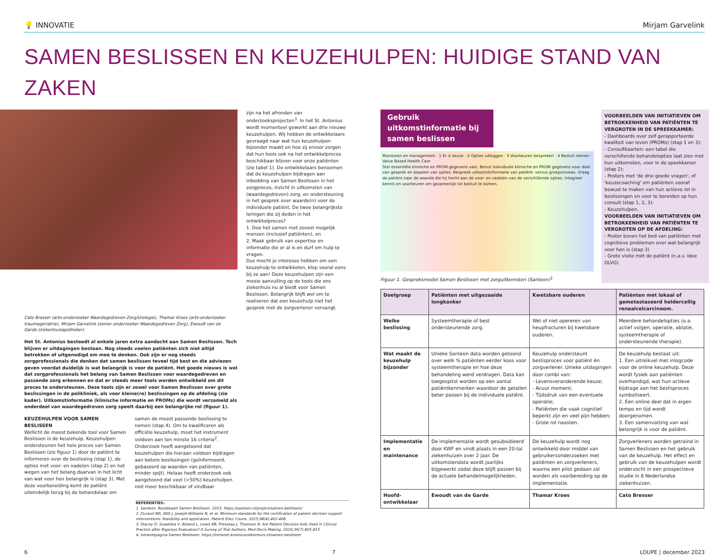💡 INNOVATIE Mirjam Garvelink
SAMEN BESLISSEN EN KEUZEHULPEN: HUIDIGE STAND VAN ZAKEN
zijn na het afronden van onderzoeksprojecten<sup>3</sup>. In het St. Antonius wordt momenteel gewerkt aan drie nieuwe keuzehulpen. Wij hebben de ontwikkelaars gevraagd naar wat hun keuzehulpen bijzonder maakt en hoe zij ervoor zorgen dat hun tools ook na het ontwikkelproces beschikbaar blijven voor onze patiënten (zie tabel 1). De ontwikkelaars benoemen dat de keuzehulpen bijdragen aan inbedding van Samen Beslissen in het zorgproces, inzicht in uitkomsten van (waardegedreven) zorg, en ondersteuning in het gesprek over waarde(n) voor de individuele patiënt. De twee belangrijkste leringen die zij deden in het ontwikkelproces?
1. Doe het samen met zoveel mogelijk mensen (inclusief patiënten), en
2. Maak gebruik van expertise en informatie die er al is en durf om hulp te vragen.
Dus mocht je interesse hebben om een keuzehulp te ontwikkelen, klop vooral eens bij ze aan! Deze keuzehulpen zijn een mooie aanvulling op de tools die ons ziekenhuis nu al biedt voor Samen Beslissen. Belangrijk blijft wel om te realiseren dat een keuzehulp niet het gesprek met de zorgverlener vervangt.
Cato Bresser (arts-onderzoeker Waardegedreven Zorg/Urologie), Thamar Kroes (arts-onderzoeker traumageriatrie), Mirjam Garvelink (senior onderzoeker Waardegedreven Zorg), Ewoudt van de Garde (ziekenhuisapotheker).
Het St. Antonius besteedt al enkele jaren extra aandacht aan Samen Beslissen. Toch blijven er uitdagingen bestaan. Nog steeds voelen patiënten zich niet altijd betrokken of uitgenodigd om mee te denken. Ook zijn er nog steeds zorgprofessionals die denken dat samen beslissen teveel tijd kost en die adviezen geven voordat duidelijk is wat belangrijk is voor de patiënt. Het goede nieuws is wel dat zorgprofessionals het belang van Samen Beslissen voor waardegedreven en passende zorg erkennen en dat er steeds meer tools worden ontwikkeld om dit proces te ondersteunen. Deze tools zijn er zowel voor Samen Beslissen over grote beslissingen in de polikliniek, als voor kleine(re) beslissingen op de afdeling (zie kader). Uitkomstinformatie (klinische informatie en PROMs) die wordt verzameld als onderdeel van waardegedreven zorg speelt daarbij een belangrijke rol (figuur 1).
KEUZEHULPEN VOOR SAMEN BESLISSEN
Wellicht de meest bekende tool voor Samen Beslissen is de keuzehulp. Keuzehulpen ondersteunen het hele proces van Samen Beslissen (zie figuur 1) door de patiënt te informeren over de beslissing (stap 1), de opties met voor- en nadelen (stap 2) en het wegen van het belang daarvan in het licht van wat voor hen belangrijk is (stap 3). Met deze voorbereiding komt de patiënt uiteindelijk terug bij de behandelaar om samen de meest passende beslissing te nemen (stap 4). Om te kwalificeren als officiële keuzehulp, moet het instrument voldoen aan ten minste 16 criteria<sup>2</sup>. Onderzoek heeft aangetoond dat keuzehulpen die hieraan voldoen bijdragen aan betere beslissingen (geïnformeerd, gebaseerd op waarden van patiënten, minder spijt). Helaas heeft onderzoek ook aangetoond dat veel (>50%) keuzehulpen niet meer beschikbaar of vindbaar
REFERENTIES:
1. Santeon. Routekaart Samen Beslissen. 2023. https://santeon.nl/project/samen-beslissen/
2. Durand MA, Witt J, Joseph-Williams N, et al. Minimum standards for the certification of patient decision support interventions: feasibility and application. Patient Educ Couns. 2015;98(4):462-468.
3. Stacey D, Suwalska V, Boland L, Lewis KB, Presseau J, Thomson R. Are Patient Decision Aids Used in Clinical Practice after Rigorous Evaluation? A Survey of Trial Authors. Med Decis Making. 2019;39(7):805-815.
4. Intranetpagina Samen Beslissen. https://intranet.antoniusziekenhuis.nl/samen-beslissen
Gebruik uitkomstinformatie bij samen beslissen
Monitoren en management · 1 Er is keuze · 2 Opties uitleggen · 3 Voorkeuren bespreken · 4 Besluit nemen · Value Based Health Care
Stel essentiële klinische en PROM gegevens vast. Benut individuele klinische en PROM gegevens voor doel van gesprek en bepalen van opties. Bespreek uitkomstinformatie van patiënt- versus groepsniveau. Vraag de patiënt naar de waarde die hij hecht aan de voor- en nadelen van de verschillende opties. Integreer kennis en voorkeuren om gezamenlijk tot besluit te komen.
Figuur 1. Gespreksmodel Samen Beslissen met zorguitkomsten (Santeon)<sup>1</sup>
VOORBEELDEN VAN INITIATIEVEN OM BETROKKENHEID VAN PATIËNTEN TE VERGROTEN IN DE SPREEKKAMER:
- Dashboards over zelf gerapporteerde kwaliteit van leven (PROMs) (stap 1 en 3);
- Consultkaarten: een tabel die verschillende behandelopties laat zien met hun uitkomsten, voor in de speekkamer (stap 2);
- Posters met 'de drie goede vragen', of 'keuzecoaching' om patiënten vooraf bewust te maken van hun actieve rol in beslissingen en voor te bereiden op hun consult (stap 1, 2, 3);
- Keuzehulpen.
VOORBEELDEN VAN INITIATIEVEN OM BETROKKENHEID VAN PATIËNTEN TE VERGROTEN OP DE AFDELING:
- Poster boven het bed van patiënten met cognitieve problemen over wat belangrijk voor hen is (stap 3)
- Grote visite mét de patiënt (n.a.v. idee OLVG)
| Doelgroep | Patiënten met uitgezaaide longkanker | Kwetsbare ouderen | Patiënten met lokaal of gemetastaseerd heldercellig renaalcelcarcinoom. |
| --- | --- | --- | --- |
| Welke beslissing | Systeemtherapie of best ondersteunende zorg. | Wel of niet opereren van heupfracturen bij kwetsbare ouderen. | Meerdere behandelopties (o.a. actief volgen, operatie, ablatie, systeemtherapie of ondersteunende therapie). |
| Wat maakt de keuzehulp bijzonder | Unieke Santeon data worden getoond over welk % patiënten eerder koos voor systeemtherapie en hoe deze behandeling werd verdragen. Data kan toegespitst worden op een aantal patiëntkenmerken waardoor de getallen beter passen bij de individuele patiënt. | Keuzehulp ondersteunt beslisproces voor patiënt én zorgverlener. Unieke uitdagingen door combi van: - Levensveranderende keuze; - Acuut moment; - Tijdsdruk van een eventuele operatie; - Patiënten die vaak cognitief beperkt zijn en veel pijn hebben; - Grote rol naasten. | De keuzehulp bestaat uit: 1. Een uitreikvel met inlogcode voor de online keuzehulp. Deze wordt fysiek aan patiënten overhandigd, wat hun actieve bijdrage aan het beslisproces symboliseert. 2. Een online deel dat in eigen tempo en tijd wordt doorgenomen. 3. Een samenvatting van wat belangrijk is voor de patiënt. |
| Implementatie en maintenance | De implementatie wordt gesubsidieerd door KWF en vindt plaats in een 20-tal ziekenhuizen over 2 jaar. De uitkomstendata wordt jaarlijks bijgewerkt zodat deze blijft passen bij de actuele behandelmogelijkheden. | De keuzehulp wordt nog ontwikkeld door middel van gebruikersonderzoeken met patiënten en zorgverleners, waarna een pilot gedaan zal worden als voorbereiding op de implementatie. | Zorgverleners worden getraind in Samen Beslissen en het gebruik van de keuzehulp. Het effect en gebruik van de keuzehulpen wordt onderzocht in een prospectieve studie in 6 Nederlandse ziekenhuizen. |
| Hoofd-ontwikkelaar | Ewoudt van de Garde | Thamar Kroes | Cato Bresser |
6 7 LOUPE | december 2023